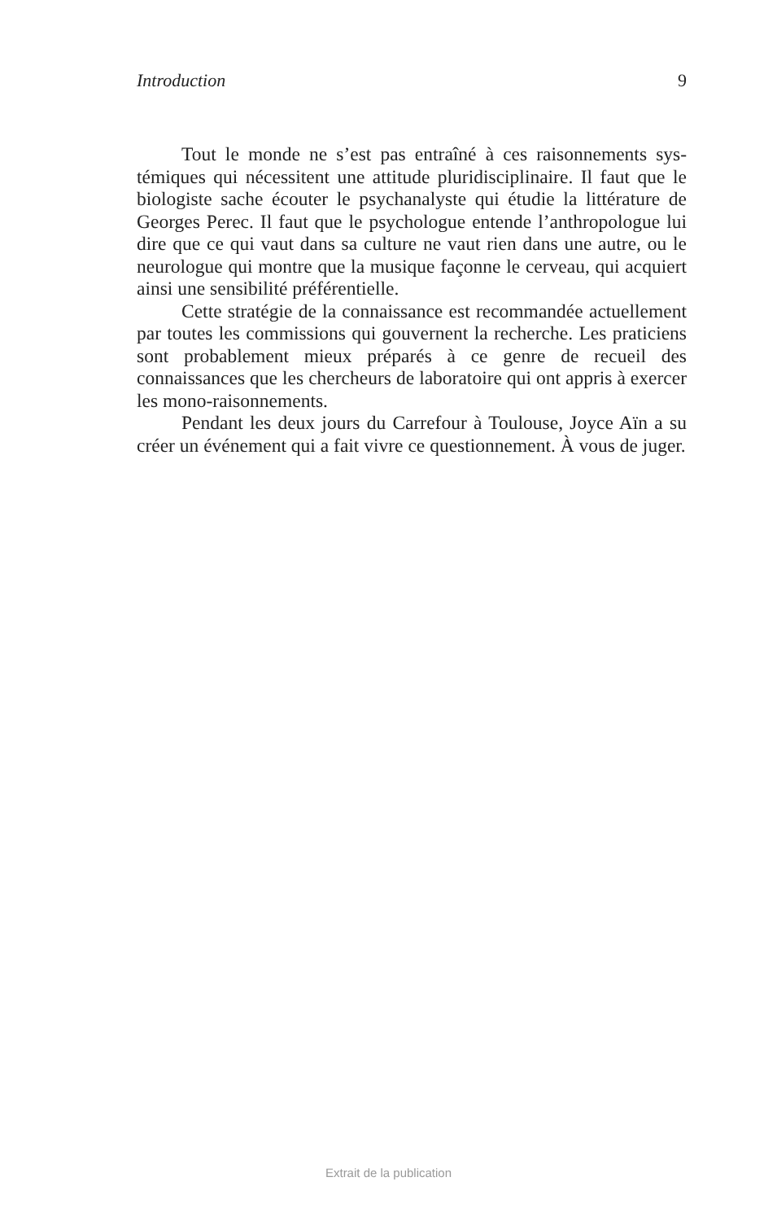Introduction 9
Tout le monde ne s’est pas entraîné à ces raisonnements sys­témiques qui nécessitent une attitude pluridisciplinaire. Il faut que le biologiste sache écouter le psychanalyste qui étudie la litté­rature de Georges Perec. Il faut que le psychologue entende l’an­thropologue lui dire que ce qui vaut dans sa culture ne vaut rien dans une autre, ou le neurologue qui montre que la musique façonne le cerveau, qui acquiert ainsi une sensibilité préférentielle.
Cette stratégie de la connaissance est recommandée actuelle­ment par toutes les commissions qui gouvernent la recherche. Les praticiens sont probablement mieux préparés à ce genre de recueil des connaissances que les chercheurs de laboratoire qui ont appris à exercer les mono-raisonnements.
Pendant les deux jours du Carrefour à Toulouse, Joyce Aïn a su créer un événement qui a fait vivre ce questionnement. À vous de juger.
Extrait de la publication